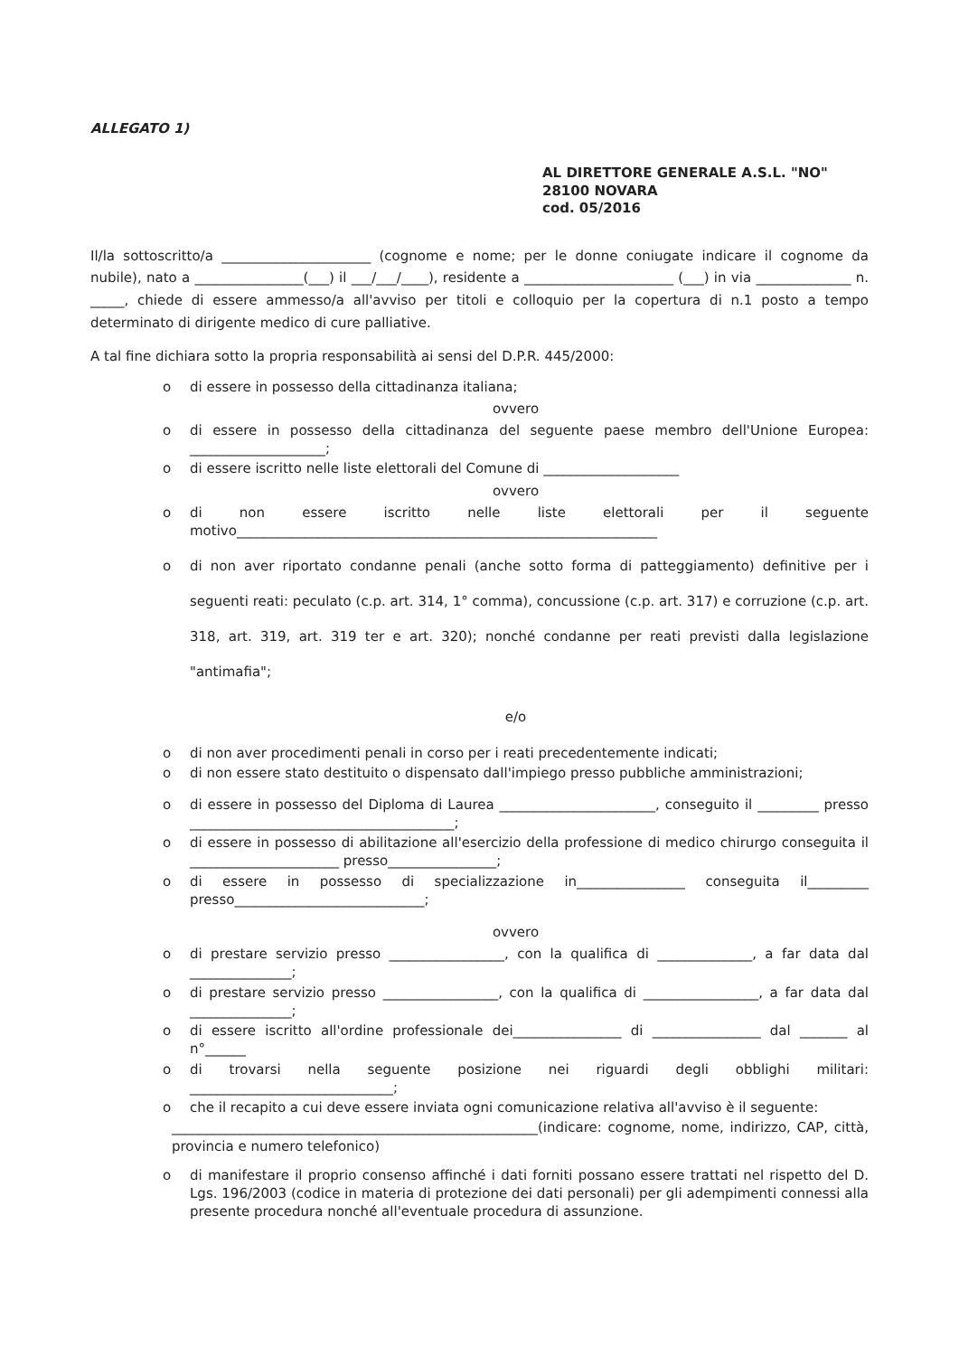ALLEGATO 1)
AL DIRETTORE GENERALE A.S.L. "NO"
28100 NOVARA
cod. 05/2016
Il/la sottoscritto/a ______________________ (cognome e nome; per le donne coniugate indicare il cognome da nubile), nato a ________________(___) il ___/___/____), residente a ______________________ (___) in via ______________ n. _____, chiede di essere ammesso/a all'avviso per titoli e colloquio per la copertura di n.1 posto a tempo determinato di dirigente medico di cure palliative.
A tal fine dichiara sotto la propria responsabilità ai sensi del D.P.R. 445/2000:
o di essere in possesso della cittadinanza italiana;
ovvero
o di essere in possesso della cittadinanza del seguente paese membro dell'Unione Europea: ____________________;
o di essere iscritto nelle liste elettorali del Comune di ____________________
ovvero
o di non essere iscritto nelle liste elettorali per il seguente motivo______________________________________________________________
o di non aver riportato condanne penali (anche sotto forma di patteggiamento) definitive per i seguenti reati: peculato (c.p. art. 314, 1° comma), concussione (c.p. art. 317) e corruzione (c.p. art. 318, art. 319, art. 319 ter e art. 320); nonché condanne per reati previsti dalla legislazione "antimafia";
e/o
o di non aver procedimenti penali in corso per i reati precedentemente indicati;
o di non essere stato destituito o dispensato dall'impiego presso pubbliche amministrazioni;
o di essere in possesso del Diploma di Laurea _______________________, conseguito il _________ presso _______________________________________;
o di essere in possesso di abilitazione all'esercizio della professione di medico chirurgo conseguita il ______________________ presso________________;
o di essere in possesso di specializzazione in________________ conseguita il_________ presso____________________________;
ovvero
o di prestare servizio presso _________________, con la qualifica di ______________, a far data dal _______________;
o di prestare servizio presso _________________, con la qualifica di _________________, a far data dal _______________;
o di essere iscritto all'ordine professionale dei________________ di ________________ dal _______ al n°______
o di trovarsi nella seguente posizione nei riguardi degli obblighi militari: ______________________________;
o che il recapito a cui deve essere inviata ogni comunicazione relativa all'avviso è il seguente:
______________________________________________________(indicare: cognome, nome, indirizzo, CAP, città, provincia e numero telefonico)
o di manifestare il proprio consenso affinché i dati forniti possano essere trattati nel rispetto del D. Lgs. 196/2003 (codice in materia di protezione dei dati personali) per gli adempimenti connessi alla presente procedura nonché all'eventuale procedura di assunzione.